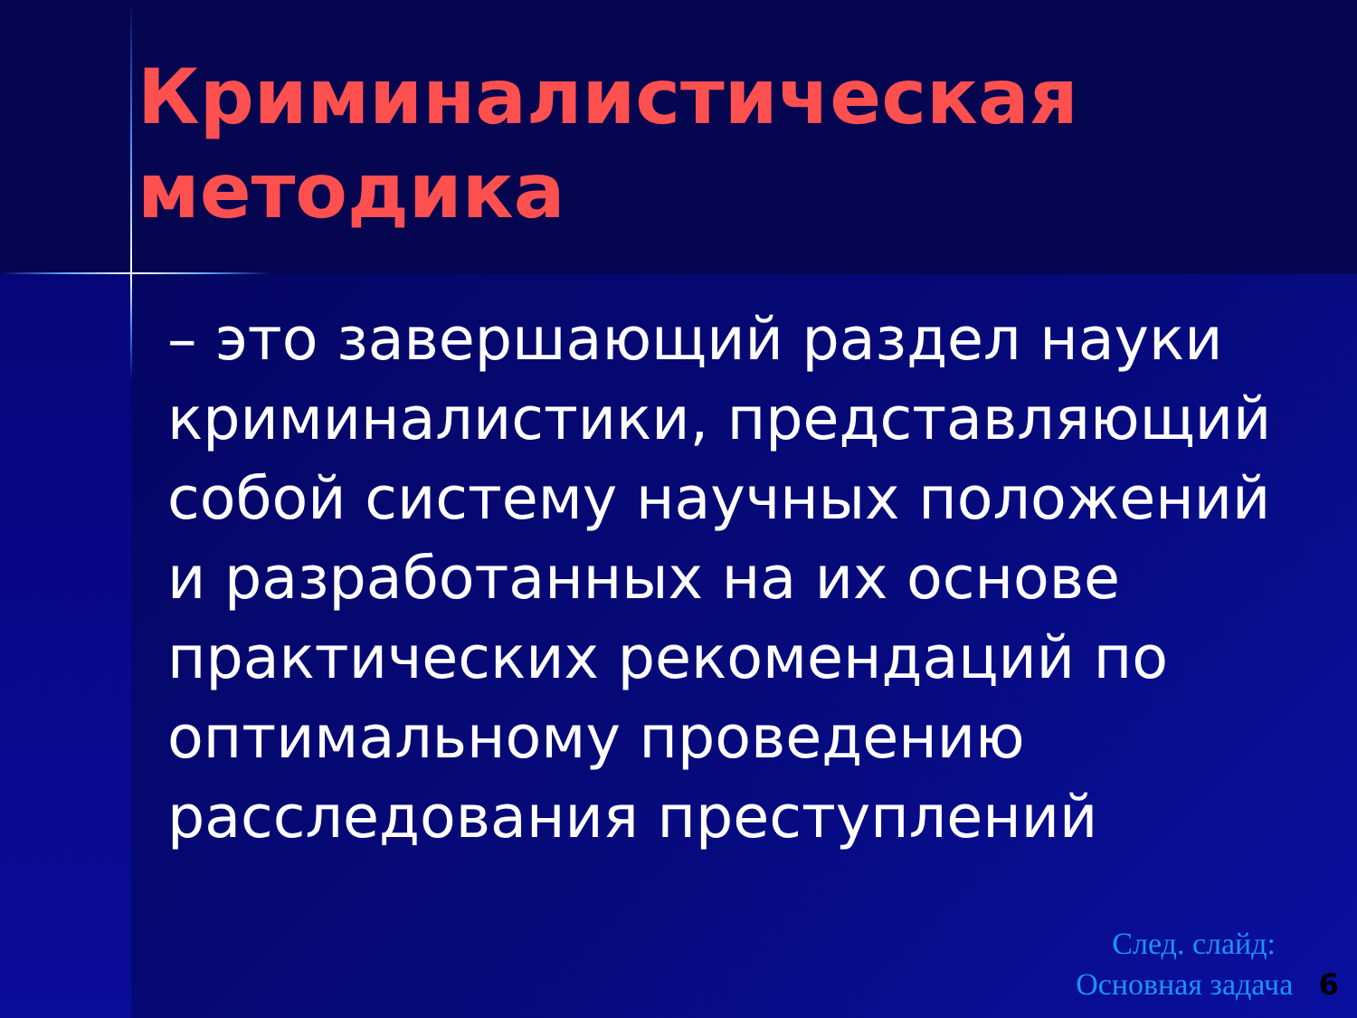Криминалистическая методика
– это завершающий раздел науки криминалистики, представляющий собой систему научных положений и разработанных на их основе практических рекомендаций по оптимальному проведению расследования преступлений
След. слайд:
Основная задача 6